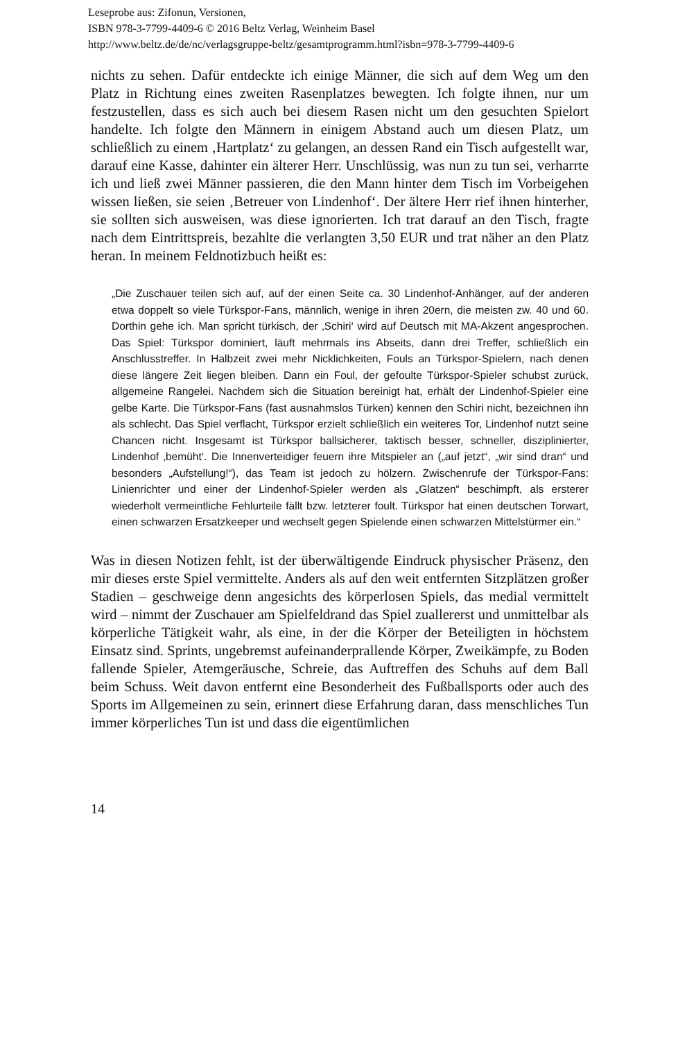Leseprobe aus: Zifonun, Versionen,
ISBN 978-3-7799-4409-6 © 2016 Beltz Verlag, Weinheim Basel
http://www.beltz.de/de/nc/verlagsgruppe-beltz/gesamtprogramm.html?isbn=978-3-7799-4409-6
nichts zu sehen. Dafür entdeckte ich einige Männer, die sich auf dem Weg um den Platz in Richtung eines zweiten Rasenplatzes bewegten. Ich folgte ihnen, nur um festzustellen, dass es sich auch bei diesem Rasen nicht um den gesuchten Spielort handelte. Ich folgte den Männern in einigem Abstand auch um diesen Platz, um schließlich zu einem ‚Hartplatz‘ zu gelangen, an dessen Rand ein Tisch aufgestellt war, darauf eine Kasse, dahinter ein älterer Herr. Unschlüssig, was nun zu tun sei, verharrte ich und ließ zwei Männer passieren, die den Mann hinter dem Tisch im Vorbeigehen wissen ließen, sie seien ‚Betreuer von Lindenhof‘. Der ältere Herr rief ihnen hinterher, sie sollten sich ausweisen, was diese ignorierten. Ich trat darauf an den Tisch, fragte nach dem Eintrittspreis, bezahlte die verlangten 3,50 EUR und trat näher an den Platz heran. In meinem Feldnotizbuch heißt es:
„Die Zuschauer teilen sich auf, auf der einen Seite ca. 30 Lindenhof-Anhänger, auf der anderen etwa doppelt so viele Türkspor-Fans, männlich, wenige in ihren 20ern, die meisten zw. 40 und 60. Dorthin gehe ich. Man spricht türkisch, der ‚Schiri‘ wird auf Deutsch mit MA-Akzent angesprochen. Das Spiel: Türkspor dominiert, läuft mehrmals ins Abseits, dann drei Treffer, schließlich ein Anschlusstreffer. In Halbzeit zwei mehr Nicklichkeiten, Fouls an Türkspor-Spielern, nach denen diese längere Zeit liegen bleiben. Dann ein Foul, der gefoulte Türkspor-Spieler schubst zurück, allgemeine Rangelei. Nachdem sich die Situation bereinigt hat, erhält der Lindenhof-Spieler eine gelbe Karte. Die Türkspor-Fans (fast ausnahmslos Türken) kennen den Schiri nicht, bezeichnen ihn als schlecht. Das Spiel verflacht, Türkspor erzielt schließlich ein weiteres Tor, Lindenhof nutzt seine Chancen nicht. Insgesamt ist Türkspor ballsicherer, taktisch besser, schneller, disziplinierter, Lindenhof ‚bemüht‘. Die Innenverteidiger feuern ihre Mitspieler an („auf jetzt“, „wir sind dran“ und besonders „Aufstellung!“), das Team ist jedoch zu hölzern. Zwischenrufe der Türkspor-Fans: Linienrichter und einer der Lindenhof-Spieler werden als „Glatzen“ beschimpft, als ersterer wiederholt vermeintliche Fehlurteile fällt bzw. letzterer foult. Türkspor hat einen deutschen Torwart, einen schwarzen Ersatzkeeper und wechselt gegen Spielende einen schwarzen Mittelstürmer ein.“
Was in diesen Notizen fehlt, ist der überwältigende Eindruck physischer Präsenz, den mir dieses erste Spiel vermittelte. Anders als auf den weit entfernten Sitzplätzen großer Stadien – geschweige denn angesichts des körperlosen Spiels, das medial vermittelt wird – nimmt der Zuschauer am Spielfeldrand das Spiel zuallererst und unmittelbar als körperliche Tätigkeit wahr, als eine, in der die Körper der Beteiligten in höchstem Einsatz sind. Sprints, ungebremst aufeinanderprallende Körper, Zweikämpfe, zu Boden fallende Spieler, Atemgeräusche, Schreie, das Auftreffen des Schuhs auf dem Ball beim Schuss. Weit davon entfernt eine Besonderheit des Fußballsports oder auch des Sports im Allgemeinen zu sein, erinnert diese Erfahrung daran, dass menschliches Tun immer körperliches Tun ist und dass die eigentümlichen
14